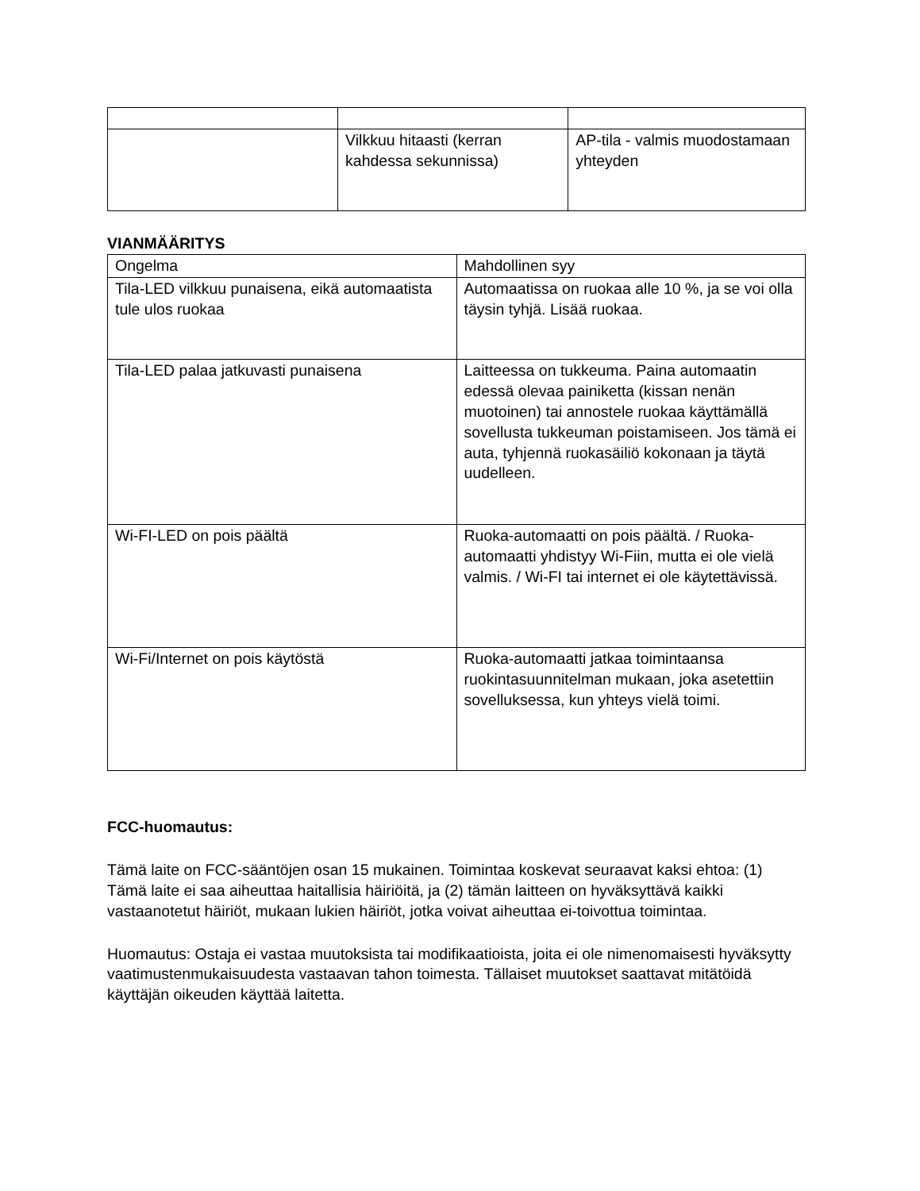| | Vilkkuu hitaasti (kerran kahdessa sekunnissa) | AP-tila - valmis muodostamaan yhteyden |
VIANMÄÄRITYS
| Ongelma | Mahdollinen syy |
| --- | --- |
| Tila-LED vilkkuu punaisena, eikä automaatista tule ulos ruokaa | Automaatissa on ruokaa alle 10 %, ja se voi olla täysin tyhjä. Lisää ruokaa. |
| Tila-LED palaa jatkuvasti punaisena | Laitteessa on tukkeuma. Paina automaatin edessä olevaa painiketta (kissan nenän muotoinen) tai annostele ruokaa käyttämällä sovellusta tukkeuman poistamiseen. Jos tämä ei auta, tyhjennä ruokasäiliö kokonaan ja täytä uudelleen. |
| Wi-FI-LED on pois päältä | Ruoka-automaatti on pois päältä. / Ruoka-automaatti yhdistyy Wi-Fiin, mutta ei ole vielä valmis. / Wi-FI tai internet ei ole käytettävissä. |
| Wi-Fi/Internet on pois käytöstä | Ruoka-automaatti jatkaa toimintaansa ruokintasuunnitelman mukaan, joka asetettiin sovelluksessa, kun yhteys vielä toimi. |
FCC-huomautus:
Tämä laite on FCC-sääntöjen osan 15 mukainen. Toimintaa koskevat seuraavat kaksi ehtoa: (1) Tämä laite ei saa aiheuttaa haitallisia häiriöitä, ja (2) tämän laitteen on hyväksyttävä kaikki vastaanotetut häiriöt, mukaan lukien häiriöt, jotka voivat aiheuttaa ei-toivottua toimintaa.
Huomautus: Ostaja ei vastaa muutoksista tai modifikaatioista, joita ei ole nimenomaisesti hyväksytty vaatimustenmukaisuudesta vastaavan tahon toimesta. Tällaiset muutokset saattavat mitätöidä käyttäjän oikeuden käyttää laitetta.